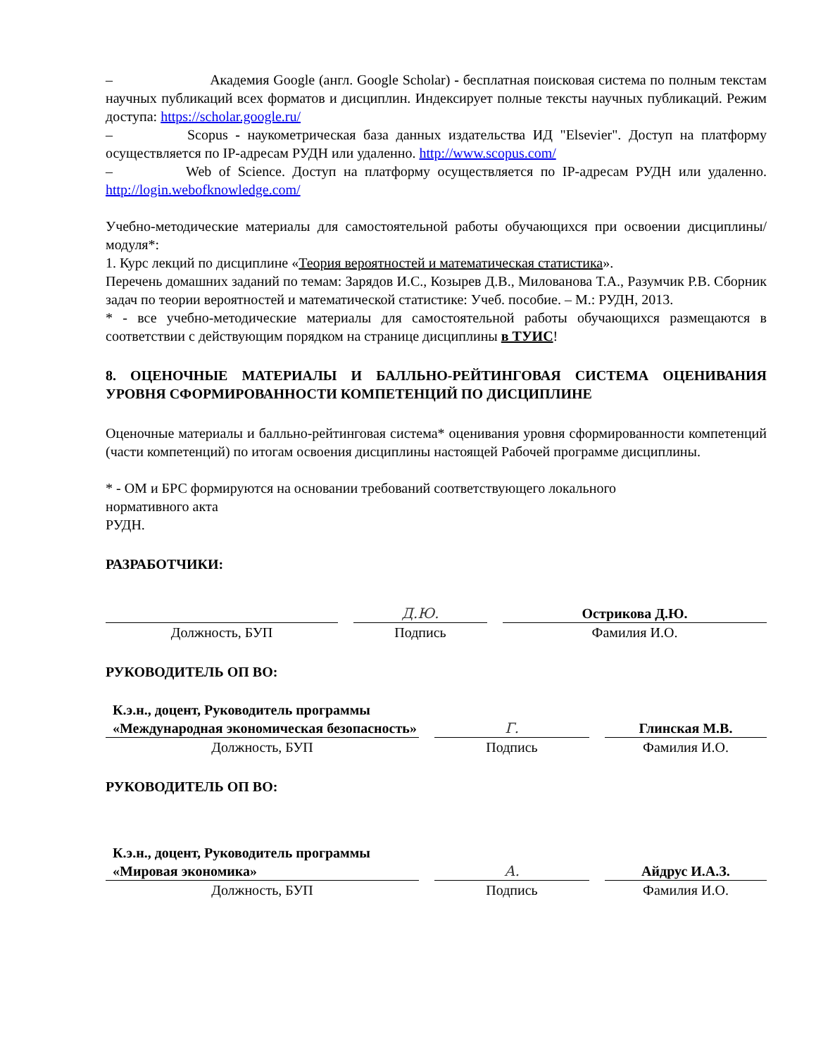– Академия Google (англ. Google Scholar) - бесплатная поисковая система по полным текстам научных публикаций всех форматов и дисциплин. Индексирует полные тексты научных публикаций. Режим доступа: https://scholar.google.ru/
– Scopus - наукометрическая база данных издательства ИД "Elsevier". Доступ на платформу осуществляется по IP-адресам РУДН или удаленно. http://www.scopus.com/
– Web of Science. Доступ на платформу осуществляется по IP-адресам РУДН или удаленно. http://login.webofknowledge.com/
Учебно-методические материалы для самостоятельной работы обучающихся при освоении дисциплины/модуля*:
1. Курс лекций по дисциплине «Теория вероятностей и математическая статистика».
Перечень домашних заданий по темам: Зарядов И.С., Козырев Д.В., Милованова Т.А., Разумчик Р.В. Сборник задач по теории вероятностей и математической статистике: Учеб. пособие. – М.: РУДН, 2013.
* - все учебно-методические материалы для самостоятельной работы обучающихся размещаются в соответствии с действующим порядком на странице дисциплины в ТУИС!
8. ОЦЕНОЧНЫЕ МАТЕРИАЛЫ И БАЛЛЬНО-РЕЙТИНГОВАЯ СИСТЕМА ОЦЕНИВАНИЯ УРОВНЯ СФОРМИРОВАННОСТИ КОМПЕТЕНЦИЙ ПО ДИСЦИПЛИНЕ
Оценочные материалы и балльно-рейтинговая система* оценивания уровня сформированности компетенций (части компетенций) по итогам освоения дисциплины настоящей Рабочей программе дисциплины.
* - ОМ и БРС формируются на основании требований соответствующего локального
нормативного акта
РУДН.
РАЗРАБОТЧИКИ:
| | Д.Ю. | Острикова Д.Ю. |
| Должность, БУП | Подпись | Фамилия И.О. |
РУКОВОДИТЕЛЬ ОП ВО:
| К.э.н., доцент, Руководитель программы «Международная экономическая безопасность» | Г. | Глинская М.В. |
| Должность, БУП | Подпись | Фамилия И.О. |
РУКОВОДИТЕЛЬ ОП ВО:
| К.э.н., доцент, Руководитель программы «Мировая экономика» | А. | Айдрус И.А.З. |
| Должность, БУП | Подпись | Фамилия И.О. |